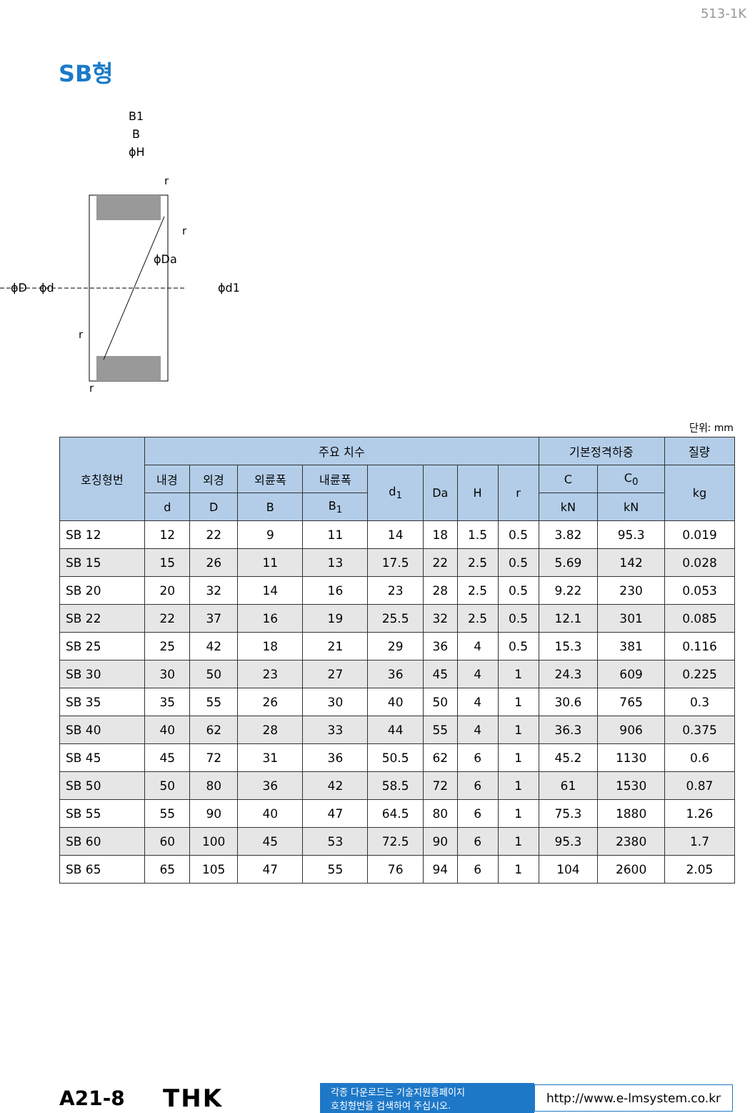513-1K
SB형
B1
B
ϕH
ϕD
ϕd
ϕDa
ϕd1
r
r
r
r
단위: mm
| 호칭형번 | 주요 치수 | | | | | | | | 기본정격하중 | | 질량 |
| --- | --- | --- | --- | --- | --- | --- | --- | --- | --- | --- | --- |
| | 내경 | 외경 | 외륜폭 | 내륜폭 | d<sub>1</sub> | Da | H | r | C | C<sub>0</sub> | kg |
| | d | D | B | B<sub>1</sub> | | | | | kN | kN | |
| SB 12 | 12 | 22 | 9 | 11 | 14 | 18 | 1.5 | 0.5 | 3.82 | 95.3 | 0.019 |
| SB 15 | 15 | 26 | 11 | 13 | 17.5 | 22 | 2.5 | 0.5 | 5.69 | 142 | 0.028 |
| SB 20 | 20 | 32 | 14 | 16 | 23 | 28 | 2.5 | 0.5 | 9.22 | 230 | 0.053 |
| SB 22 | 22 | 37 | 16 | 19 | 25.5 | 32 | 2.5 | 0.5 | 12.1 | 301 | 0.085 |
| SB 25 | 25 | 42 | 18 | 21 | 29 | 36 | 4 | 0.5 | 15.3 | 381 | 0.116 |
| SB 30 | 30 | 50 | 23 | 27 | 36 | 45 | 4 | 1 | 24.3 | 609 | 0.225 |
| SB 35 | 35 | 55 | 26 | 30 | 40 | 50 | 4 | 1 | 30.6 | 765 | 0.3 |
| SB 40 | 40 | 62 | 28 | 33 | 44 | 55 | 4 | 1 | 36.3 | 906 | 0.375 |
| SB 45 | 45 | 72 | 31 | 36 | 50.5 | 62 | 6 | 1 | 45.2 | 1130 | 0.6 |
| SB 50 | 50 | 80 | 36 | 42 | 58.5 | 72 | 6 | 1 | 61 | 1530 | 0.87 |
| SB 55 | 55 | 90 | 40 | 47 | 64.5 | 80 | 6 | 1 | 75.3 | 1880 | 1.26 |
| SB 60 | 60 | 100 | 45 | 53 | 72.5 | 90 | 6 | 1 | 95.3 | 2380 | 1.7 |
| SB 65 | 65 | 105 | 47 | 55 | 76 | 94 | 6 | 1 | 104 | 2600 | 2.05 |
A21-8
THK
각종 다운로드는 기술지원홈페이지
호칭형번을 검색하여 주십시오.
http://www.e-lmsystem.co.kr